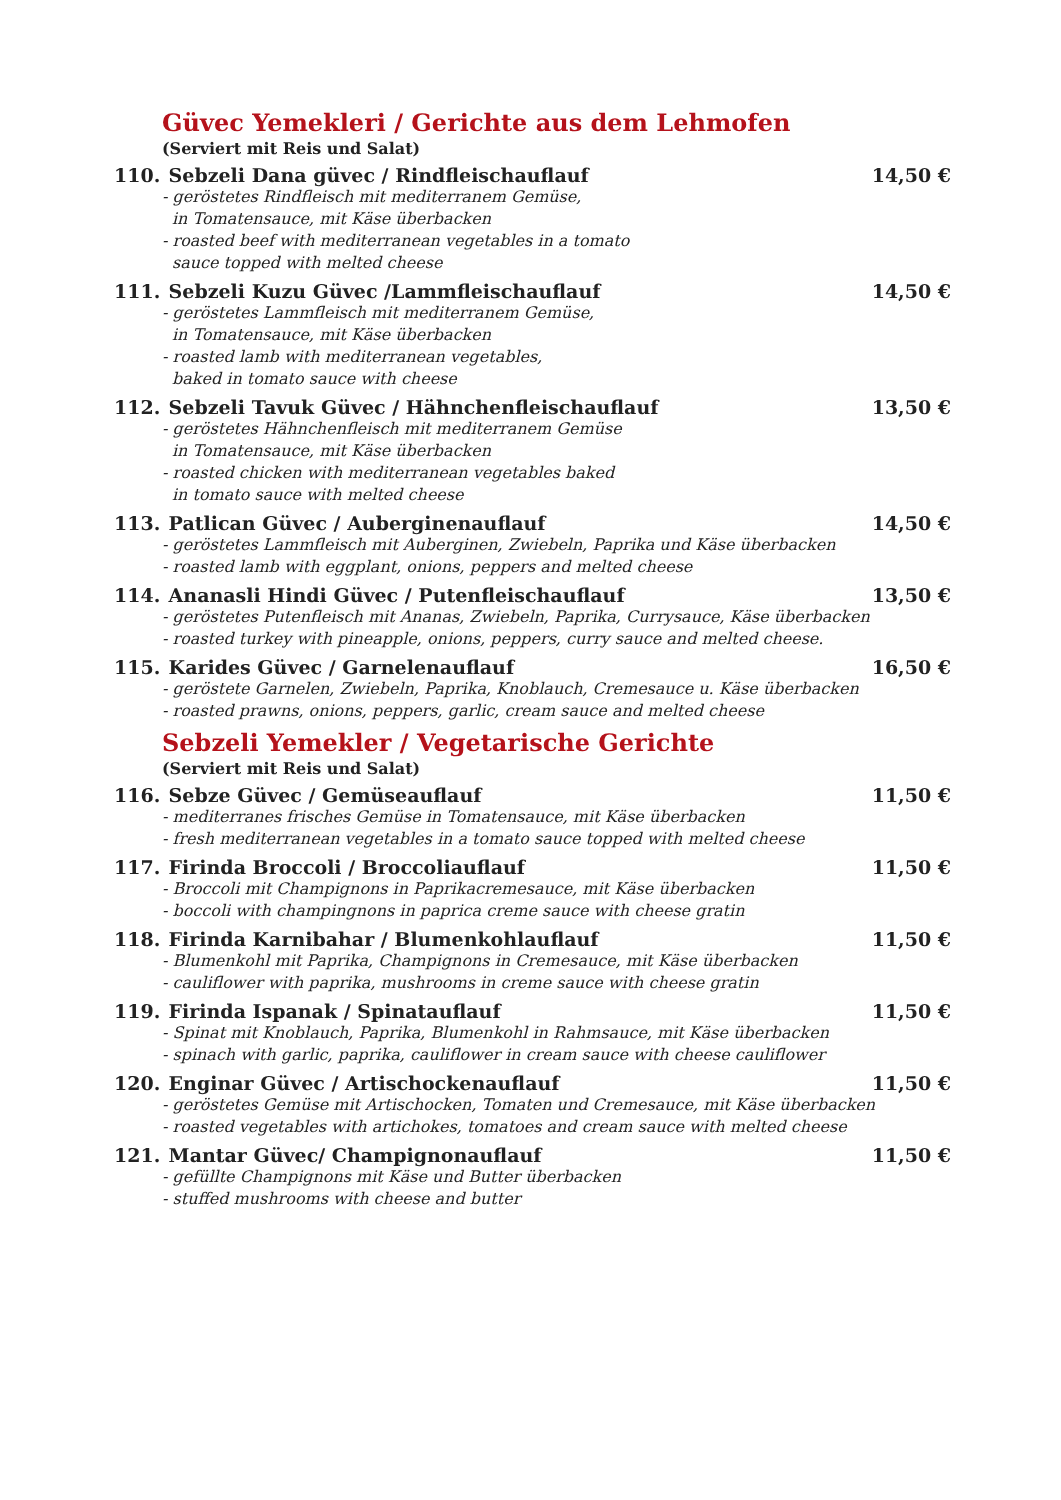Güvec Yemekleri / Gerichte aus dem Lehmofen
(Serviert mit Reis und Salat)
110. Sebzeli Dana güvec / Rindfleischauflauf
14,50 €
- geröstetes Rindfleisch mit mediterranem Gemüse,
in Tomatensauce, mit Käse überbacken
- roasted beef with mediterranean vegetables in a tomato
sauce topped with melted cheese
111. Sebzeli Kuzu Güvec /Lammfleischauflauf
14,50 €
- geröstetes Lammfleisch mit mediterranem Gemüse,
in Tomatensauce, mit Käse überbacken
- roasted lamb with mediterranean vegetables,
baked in tomato sauce with cheese
112. Sebzeli Tavuk Güvec / Hähnchenfleischauflauf
13,50 €
- geröstetes Hähnchenfleisch mit mediterranem Gemüse
in Tomatensauce, mit Käse überbacken
- roasted chicken with mediterranean vegetables baked
in tomato sauce with melted cheese
113. Patlican Güvec / Auberginenauflauf
14,50 €
- geröstetes Lammfleisch mit Auberginen, Zwiebeln, Paprika und Käse überbacken
- roasted lamb with eggplant, onions, peppers and melted cheese
114. Ananasli Hindi Güvec / Putenfleischauflauf
13,50 €
- geröstetes Putenfleisch mit Ananas, Zwiebeln, Paprika, Currysauce, Käse überbacken
- roasted turkey with pineapple, onions, peppers, curry sauce and melted cheese.
115. Karides Güvec / Garnelenauflauf
16,50 €
- geröstete Garnelen, Zwiebeln, Paprika, Knoblauch, Cremesauce u. Käse überbacken
- roasted prawns, onions, peppers, garlic, cream sauce and melted cheese
Sebzeli Yemekler / Vegetarische Gerichte
(Serviert mit Reis und Salat)
116. Sebze Güvec / Gemüseauflauf
11,50 €
- mediterranes frisches Gemüse in Tomatensauce, mit Käse überbacken
- fresh mediterranean vegetables in a tomato sauce topped with melted cheese
117. Firinda Broccoli / Broccoliauflauf
11,50 €
- Broccoli mit Champignons in Paprikacremesauce, mit Käse überbacken
- boccoli with champingnons in paprica creme sauce with cheese gratin
118. Firinda Karnibahar / Blumenkohlauflauf
11,50 €
- Blumenkohl mit Paprika, Champignons in Cremesauce, mit Käse überbacken
- cauliflower with paprika, mushrooms in creme sauce with cheese gratin
119. Firinda Ispanak / Spinatauflauf
11,50 €
- Spinat mit Knoblauch, Paprika, Blumenkohl in Rahmsauce, mit Käse überbacken
- spinach with garlic, paprika, cauliflower in cream sauce with cheese cauliflower
120. Enginar Güvec / Artischockenauflauf
11,50 €
- geröstetes Gemüse mit Artischocken, Tomaten und Cremesauce, mit Käse überbacken
- roasted vegetables with artichokes, tomatoes and cream sauce with melted cheese
121. Mantar Güvec/ Champignonauflauf
11,50 €
- gefüllte Champignons mit Käse und Butter überbacken
- stuffed mushrooms with cheese and butter